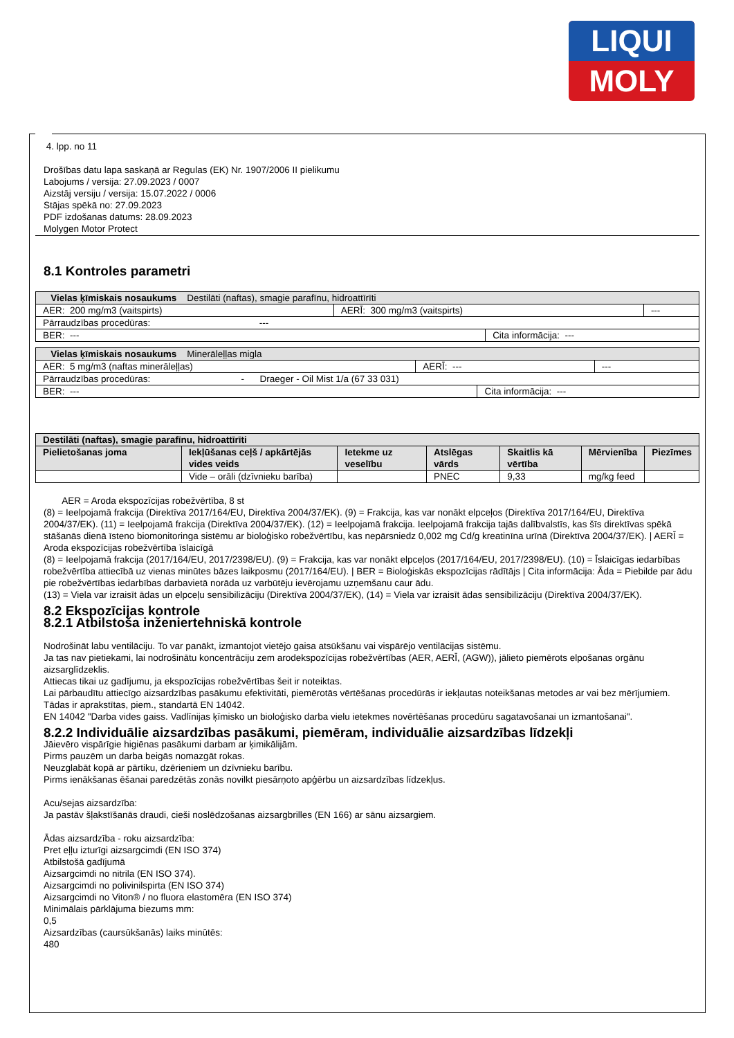LIQUI
MOLY
4. lpp. no 11
Drošības datu lapa saskaņā ar Regulas (EK) Nr. 1907/2006 II pielikumu
Labojums / versija: 27.09.2023 / 0007
Aizstāj versiju / versija: 15.07.2022 / 0006
Stājas spēkā no: 27.09.2023
PDF izdošanas datums: 28.09.2023
Molygen Motor Protect
8.1 Kontroles parametri
| Vielas ķīmiskais nosaukums Destilāti (naftas), smagie parafīnu, hidroattīrīti | | | |
| AER: 200 mg/m3 (vaitspirts) | AERĪ: 300 mg/m3 (vaitspirts) | | --- |
| Pārraudzības procedūras: --- | | | |
| BER: --- | | Cita informācija: --- | |
| Vielas ķīmiskais nosaukums Minerāleļļas migla | | | |
| AER: 5 mg/m3 (naftas minerāleļļas) | AERĪ: --- | | --- |
| Pārraudzības procedūras: - Draeger - Oil Mist 1/a (67 33 031) | | | |
| BER: --- | | Cita informācija: --- | |
| Destilāti (naftas), smagie parafīnu, hidroattīrīti | | | | | | |
| --- | --- | --- | --- | --- | --- | --- |
| Pielietošanas joma | Iekļūšanas ceļš / apkārtējās vides veids | Ietekme uz veselību | Atslēgas vārds | Skaitlis kā vērtība | Mērvienība | Piezīmes |
| | Vide – orāli (dzīvnieku barība) | | PNEC | 9,33 | mg/kg feed | |
AER = Aroda ekspozīcijas robežvērtība, 8 st
(8) = Ieelpojamā frakcija (Direktīva 2017/164/EU, Direktīva 2004/37/EK). (9) = Frakcija, kas var nonākt elpceļos (Direktīva 2017/164/EU, Direktīva 2004/37/EK). (11) = Ieelpojamā frakcija (Direktīva 2004/37/EK). (12) = Ieelpojamā frakcija. Ieelpojamā frakcija tajās dalībvalstīs, kas šīs direktīvas spēkā stāšanās dienā īsteno biomonitoringa sistēmu ar bioloģisko robežvērtību, kas nepārsniedz 0,002 mg Cd/g kreatinīna urīnā (Direktīva 2004/37/EK). | AERĪ = Aroda ekspozīcijas robežvērtība īslaicīgā
(8) = Ieelpojamā frakcija (2017/164/EU, 2017/2398/EU). (9) = Frakcija, kas var nonākt elpceļos (2017/164/EU, 2017/2398/EU). (10) = Īslaicīgas iedarbības robežvērtība attiecībā uz vienas minūtes bāzes laikposmu (2017/164/EU). | BER = Bioloģiskās ekspozīcijas rādītājs | Cita informācija: Āda = Piebilde par ādu pie robežvērtības iedarbības darbavietā norāda uz varbūtēju ievērojamu uzņemšanu caur ādu.
(13) = Viela var izraisīt ādas un elpceļu sensibilizāciju (Direktīva 2004/37/EK), (14) = Viela var izraisīt ādas sensibilizāciju (Direktīva 2004/37/EK).
8.2 Ekspozīcijas kontrole
8.2.1 Atbilstoša inženiertehniskā kontrole
Nodrošināt labu ventilāciju. To var panākt, izmantojot vietējo gaisa atsūkšanu vai vispārējo ventilācijas sistēmu.
Ja tas nav pietiekami, lai nodrošinātu koncentrāciju zem arodekspozīcijas robežvērtības (AER, AERĪ, (AGW)), jālieto piemērots elpošanas orgānu aizsarglīdzeklis.
Attiecas tikai uz gadījumu, ja ekspozīcijas robežvērtības šeit ir noteiktas.
Lai pārbaudītu attiecīgo aizsardzības pasākumu efektivitāti, piemērotās vērtēšanas procedūrās ir iekļautas noteikšanas metodes ar vai bez mērījumiem.
Tādas ir aprakstītas, piem., standartā EN 14042.
EN 14042 "Darba vides gaiss. Vadlīnijas ķīmisko un bioloģisko darba vielu ietekmes novērtēšanas procedūru sagatavošanai un izmantošanai".
8.2.2 Individuālie aizsardzības pasākumi, piemēram, individuālie aizsardzības līdzekļi
Jāievēro vispārīgie higiēnas pasākumi darbam ar ķimikālijām.
Pirms pauzēm un darba beigās nomazgāt rokas.
Neuzglabāt kopā ar pārtiku, dzērieniem un dzīvnieku barību.
Pirms ienākšanas ēšanai paredzētās zonās novilkt piesārņoto apģērbu un aizsardzības līdzekļus.
Acu/sejas aizsardzība:
Ja pastāv šļakstīšanās draudi, cieši noslēdzošanas aizsargbrilles (EN 166) ar sānu aizsargiem.
Ādas aizsardzība - roku aizsardzība:
Pret eļļu izturīgi aizsargcimdi (EN ISO 374)
Atbilstošā gadījumā
Aizsargcimdi no nitrila (EN ISO 374).
Aizsargcimdi no polivinilspirta (EN ISO 374)
Aizsargcimdi no Viton® / no fluora elastomēra (EN ISO 374)
Minimālais pārklājuma biezums mm:
0,5
Aizsardzības (caursūkšanās) laiks minūtēs:
480